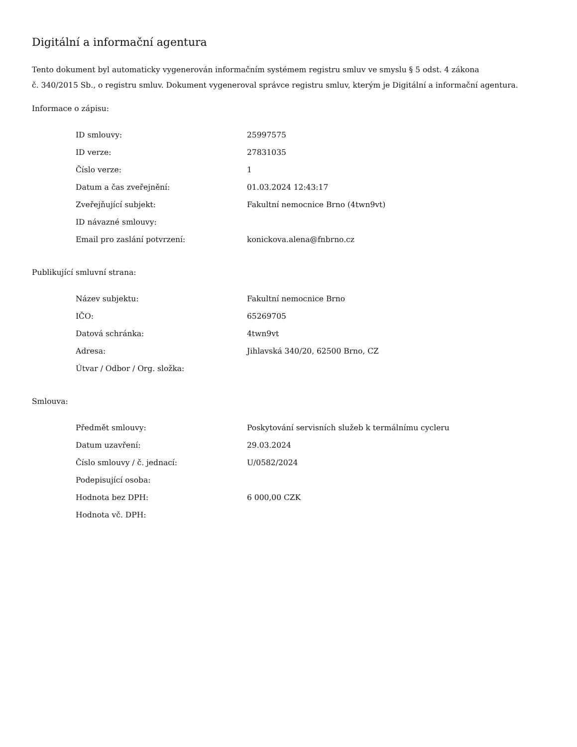Digitální a informační agentura
Tento dokument byl automaticky vygenerován informačním systémem registru smluv ve smyslu § 5 odst. 4 zákona
č. 340/2015 Sb., o registru smluv. Dokument vygeneroval správce registru smluv, kterým je Digitální a informační agentura.
Informace o zápisu:
| ID smlouvy: | 25997575 |
| ID verze: | 27831035 |
| Číslo verze: | 1 |
| Datum a čas zveřejnění: | 01.03.2024 12:43:17 |
| Zveřejňující subjekt: | Fakultní nemocnice Brno (4twn9vt) |
| ID návazné smlouvy: | |
| Email pro zaslání potvrzení: | konickova.alena@fnbrno.cz |
Publikující smluvní strana:
| Název subjektu: | Fakultní nemocnice Brno |
| IČO: | 65269705 |
| Datová schránka: | 4twn9vt |
| Adresa: | Jihlavská 340/20, 62500 Brno, CZ |
| Útvar / Odbor / Org. složka: | |
Smlouva:
| Předmět smlouvy: | Poskytování servisních služeb k termálnímu cycleru |
| Datum uzavření: | 29.03.2024 |
| Číslo smlouvy / č. jednací: | U/0582/2024 |
| Podepisující osoba: | |
| Hodnota bez DPH: | 6 000,00 CZK |
| Hodnota vč. DPH: | |